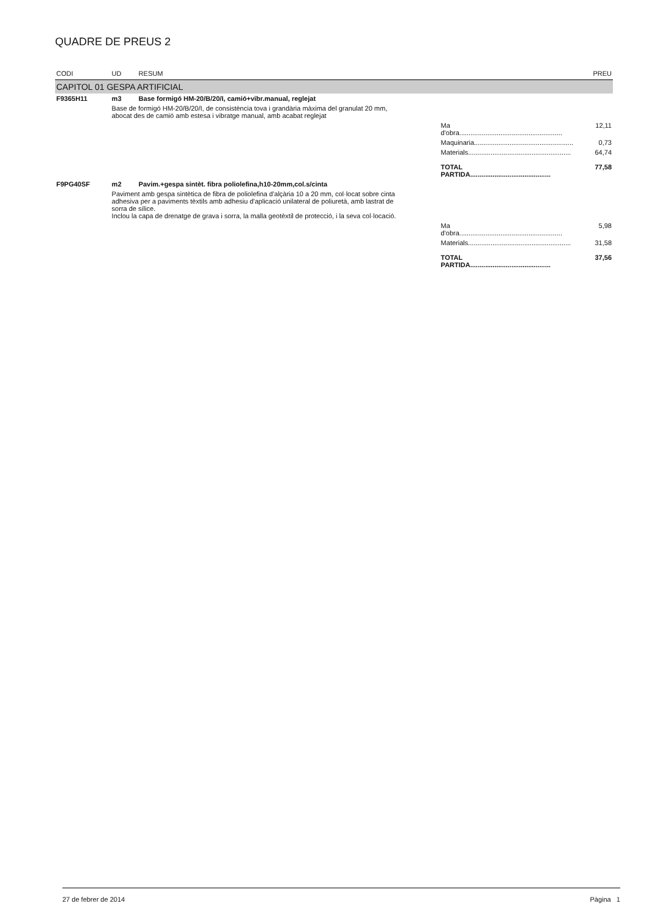QUADRE DE PREUS 2
| CODI | UD | RESUM | PREU |
| --- | --- | --- | --- |
| CAPITOL 01 GESPA ARTIFICIAL | | | |
| F9365H11 | m3 | Base formigó HM-20/B/20/I, camió+vibr.manual, reglejat | |
| | Base de formigó HM-20/B/20/I, de consistència tova i grandària màxima del granulat 20 mm, abocat des de camió amb estesa i vibratge manual, amb acabat reglejat | | |
| | Ma d'obra....................................................... | | 12,11 |
| | Maquinaria..................................................... | | 0,73 |
| | Materials....................................................... | | 64,74 |
| | TOTAL PARTIDA........................................... | | 77,58 |
| F9PG40SF | m2 | Pavim.+gespa sintèt. fibra poliolefina,h10-20mm,col.s/cinta | |
| | Paviment amb gespa sintètica de fibra de poliolefina d'alçària 10 a 20 mm, col·locat sobre cinta adhesiva per a paviments tèxtils amb adhesiu d'aplicació unilateral de poliuretà, amb lastrat de sorra de sílice. Inclou la capa de drenatge de grava i sorra, la malla geotèxtil de protecció, i la seva col·locació. | | |
| | Ma d'obra....................................................... | | 5,98 |
| | Materials....................................................... | | 31,58 |
| | TOTAL PARTIDA........................................... | | 37,56 |
27 de febrer de 2014 Pàgina 1